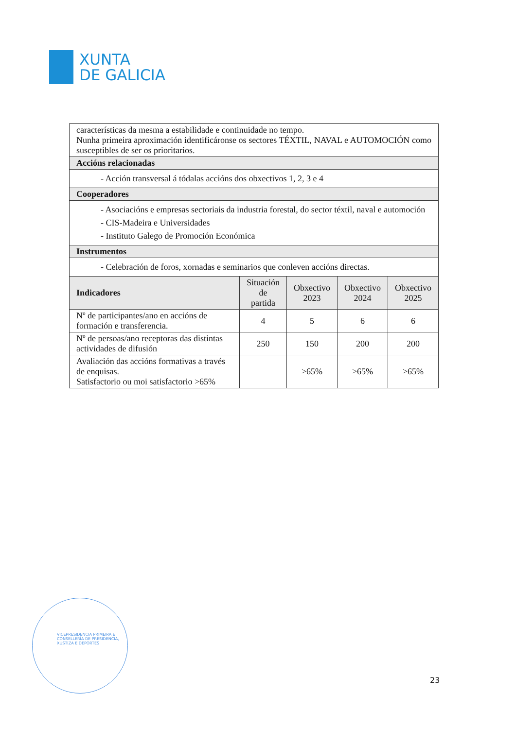XUNTA
DE GALICIA
| características da mesma a estabilidade e continuidade no tempo. Nunha primeira aproximación identificáronse os sectores TÉXTIL, NAVAL e AUTOMOCIÓN como susceptibles de ser os prioritarios. | | | | |
| Accións relacionadas | | | | |
| - Acción transversal á tódalas accións dos obxectivos 1, 2, 3 e 4 | | | | |
| Cooperadores | | | | |
| - Asociacións e empresas sectoriais da industria forestal, do sector téxtil, naval e automoción - CIS-Madeira e Universidades - Instituto Galego de Promoción Económica | | | | |
| Instrumentos | | | | |
| - Celebración de foros, xornadas e seminarios que conleven accións directas. | | | | |
| Indicadores | Situación de partida | Obxectivo 2023 | Obxectivo 2024 | Obxectivo 2025 |
| Nº de participantes/ano en accións de formación e transferencia. | 4 | 5 | 6 | 6 |
| Nº de persoas/ano receptoras das distintas actividades de difusión | 250 | 150 | 200 | 200 |
| Avaliación das accións formativas a través de enquisas. Satisfactorio ou moi satisfactorio >65% | | >65% | >65% | >65% |
VICEPRESIDENCIA PRIMEIRA E
CONSELLERÍA DE PRESIDENCIA,
XUSTIZA E DEPORTES
23